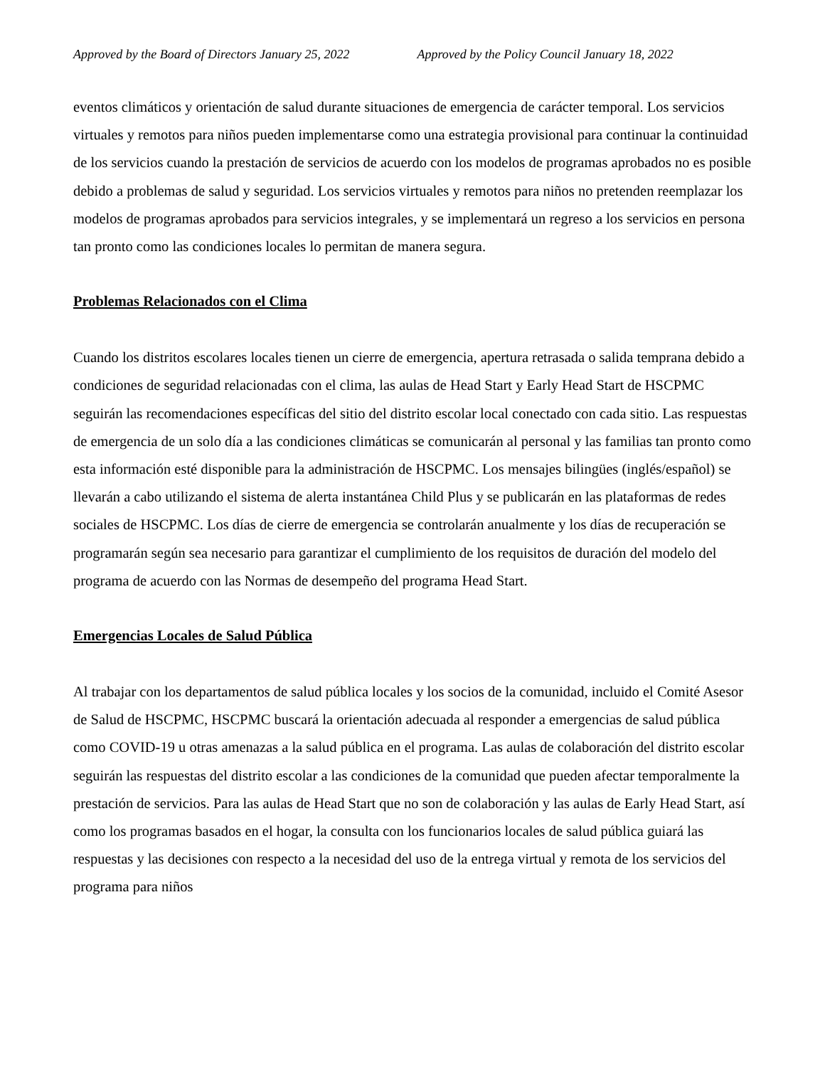Approved by the Board of Directors January 25, 2022 Approved by the Policy Council January 18, 2022
eventos climáticos y orientación de salud durante situaciones de emergencia de carácter temporal. Los servicios virtuales y remotos para niños pueden implementarse como una estrategia provisional para continuar la continuidad de los servicios cuando la prestación de servicios de acuerdo con los modelos de programas aprobados no es posible debido a problemas de salud y seguridad. Los servicios virtuales y remotos para niños no pretenden reemplazar los modelos de programas aprobados para servicios integrales, y se implementará un regreso a los servicios en persona tan pronto como las condiciones locales lo permitan de manera segura.
Problemas Relacionados con el Clima
Cuando los distritos escolares locales tienen un cierre de emergencia, apertura retrasada o salida temprana debido a condiciones de seguridad relacionadas con el clima, las aulas de Head Start y Early Head Start de HSCPMC seguirán las recomendaciones específicas del sitio del distrito escolar local conectado con cada sitio. Las respuestas de emergencia de un solo día a las condiciones climáticas se comunicarán al personal y las familias tan pronto como esta información esté disponible para la administración de HSCPMC. Los mensajes bilingües (inglés/español) se llevarán a cabo utilizando el sistema de alerta instantánea Child Plus y se publicarán en las plataformas de redes sociales de HSCPMC. Los días de cierre de emergencia se controlarán anualmente y los días de recuperación se programarán según sea necesario para garantizar el cumplimiento de los requisitos de duración del modelo del programa de acuerdo con las Normas de desempeño del programa Head Start.
Emergencias Locales de Salud Pública
Al trabajar con los departamentos de salud pública locales y los socios de la comunidad, incluido el Comité Asesor de Salud de HSCPMC, HSCPMC buscará la orientación adecuada al responder a emergencias de salud pública como COVID-19 u otras amenazas a la salud pública en el programa. Las aulas de colaboración del distrito escolar seguirán las respuestas del distrito escolar a las condiciones de la comunidad que pueden afectar temporalmente la prestación de servicios. Para las aulas de Head Start que no son de colaboración y las aulas de Early Head Start, así como los programas basados en el hogar, la consulta con los funcionarios locales de salud pública guiará las respuestas y las decisiones con respecto a la necesidad del uso de la entrega virtual y remota de los servicios del programa para niños